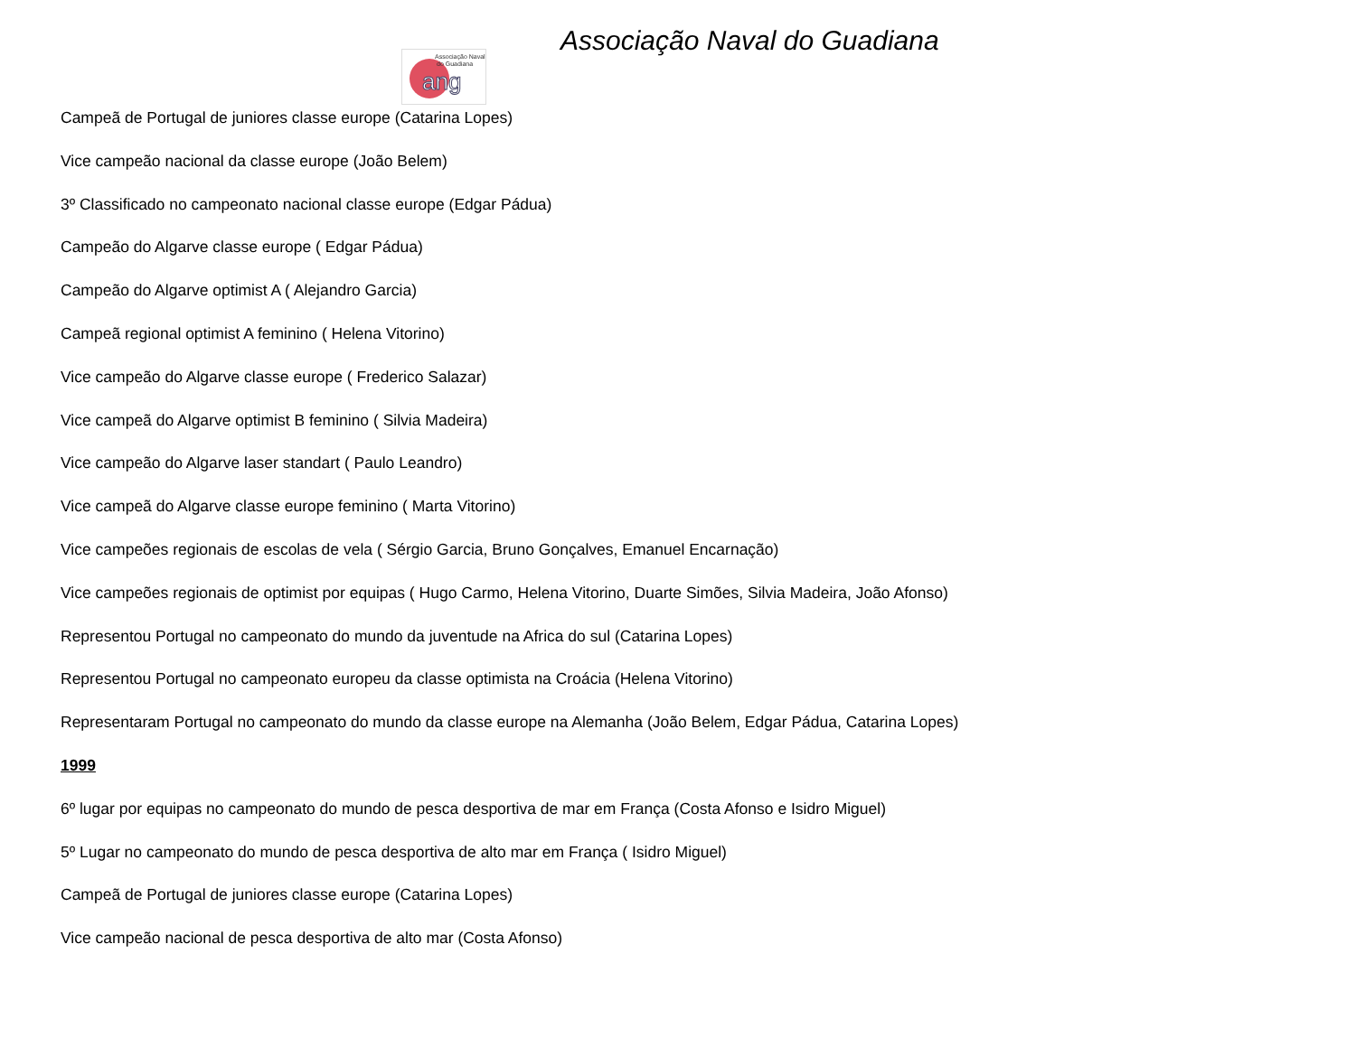Associação Naval
do Guadiana
ang
Associação Naval do Guadiana
Campeã de Portugal de juniores classe europe (Catarina Lopes)
Vice campeão nacional da classe europe (João Belem)
3º Classificado no campeonato nacional classe europe (Edgar Pádua)
Campeão do Algarve classe europe ( Edgar Pádua)
Campeão do Algarve optimist A ( Alejandro Garcia)
Campeã regional optimist A feminino ( Helena Vitorino)
Vice campeão do Algarve classe europe ( Frederico Salazar)
Vice campeã do Algarve optimist B feminino ( Silvia Madeira)
Vice campeão do Algarve laser standart ( Paulo Leandro)
Vice campeã do Algarve classe europe feminino ( Marta Vitorino)
Vice campeões regionais de escolas de vela ( Sérgio Garcia, Bruno Gonçalves, Emanuel Encarnação)
Vice campeões regionais de optimist por equipas ( Hugo Carmo, Helena Vitorino, Duarte Simões, Silvia Madeira, João Afonso)
Representou Portugal no campeonato do mundo da juventude na Africa do sul (Catarina Lopes)
Representou Portugal no campeonato europeu da classe optimista na Croácia (Helena Vitorino)
Representaram Portugal no campeonato do mundo da classe europe na Alemanha (João Belem, Edgar Pádua, Catarina Lopes)
1999
6º lugar por equipas no campeonato do mundo de pesca desportiva de mar em França (Costa Afonso e Isidro Miguel)
5º Lugar no campeonato do mundo de pesca desportiva de alto mar em França ( Isidro Miguel)
Campeã de Portugal de juniores classe europe (Catarina Lopes)
Vice campeão nacional de pesca desportiva de alto mar (Costa Afonso)